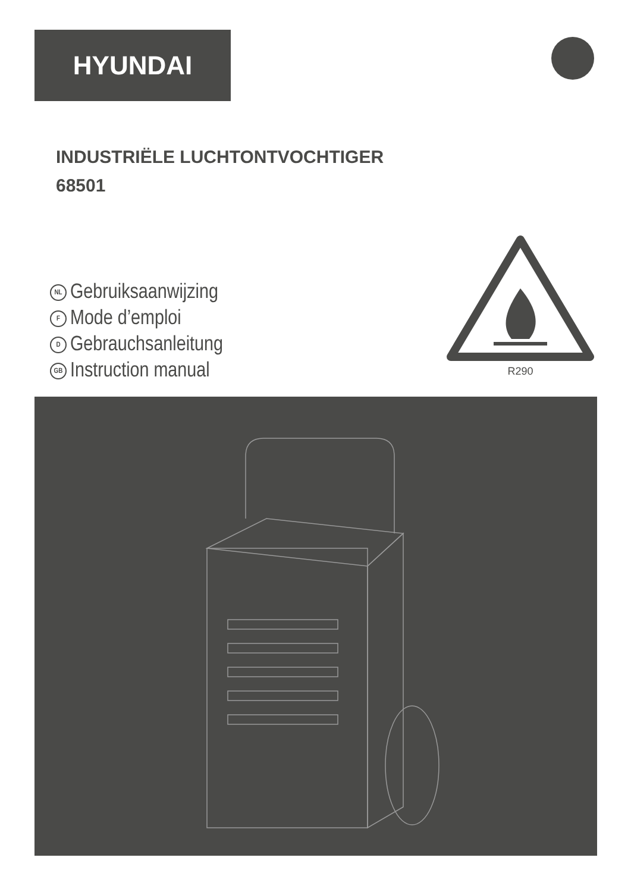HYUNDAI
INDUSTRIËLE LUCHTONTVOCHTIGER
68501
NL Gebruiksaanwijzing
F Mode d’emploi
D Gebrauchsanleitung
GB Instruction manual
R290